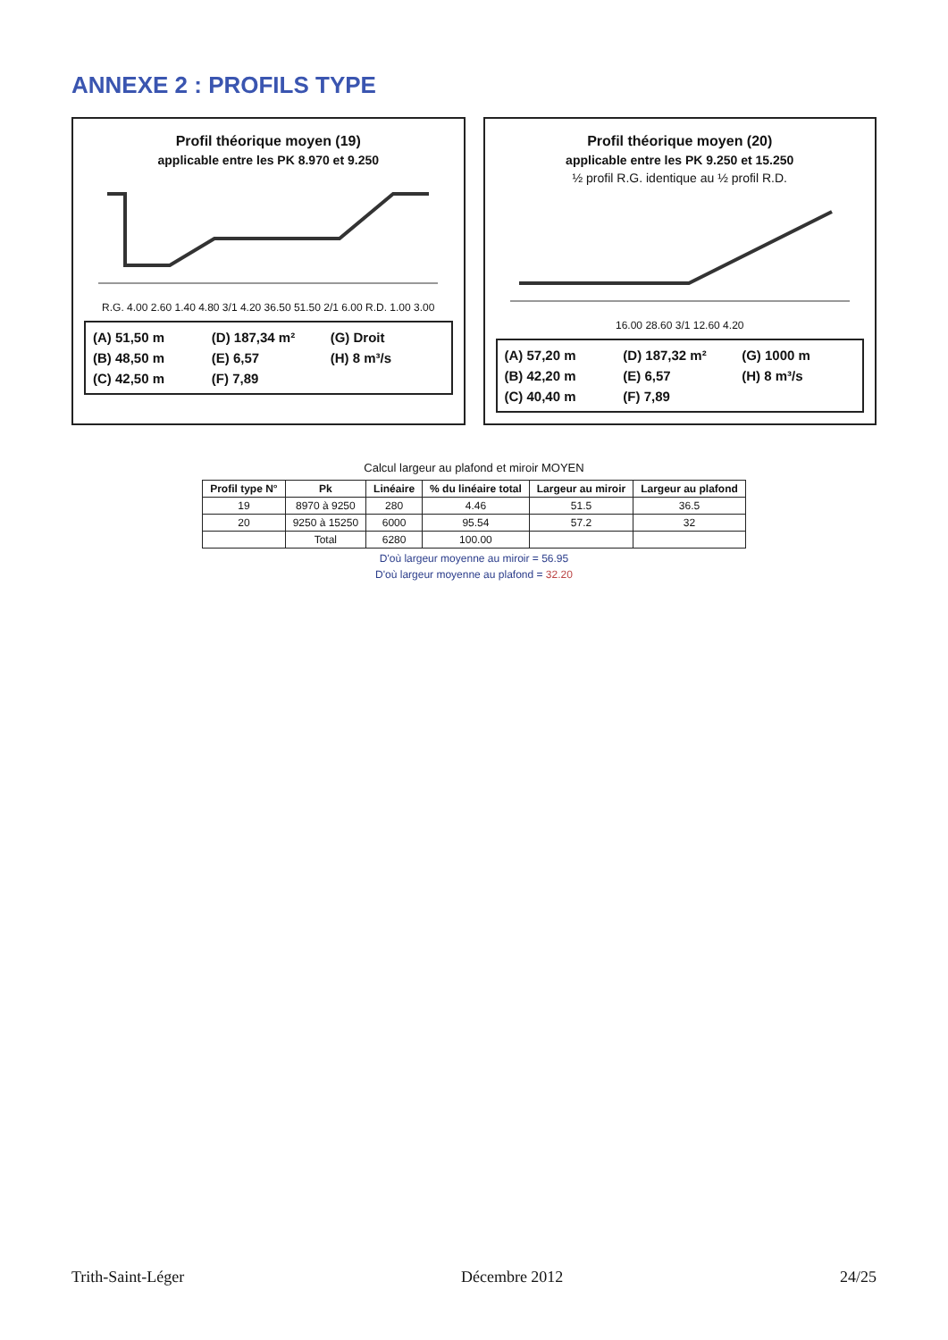ANNEXE 2 : PROFILS TYPE
Profil théorique moyen (19)
applicable entre les PK 8.970 et 9.250
R.G. 4.00 2.60 1.40 4.80 3/1 4.20 36.50 51.50 2/1 6.00 R.D. 1.00 3.00
(A) 51,50 m (D) 187,34 m² (G) Droit (B) 48,50 m (E) 6,57 (H) 8 m³/s (C) 42,50 m (F) 7,89
Profil théorique moyen (20)
applicable entre les PK 9.250 et 15.250
½ profil R.G. identique au ½ profil R.D.
16.00 28.60 3/1 12.60 4.20
(A) 57,20 m (D) 187,32 m² (G) 1000 m (B) 42,20 m (E) 6,57 (H) 8 m³/s (C) 40,40 m (F) 7,89
Calcul largeur au plafond et miroir MOYEN
| Profil type N° | Pk | Linéaire | % du linéaire total | Largeur au miroir | Largeur au plafond |
| --- | --- | --- | --- | --- | --- |
| 19 | 8970 à 9250 | 280 | 4.46 | 51.5 | 36.5 |
| 20 | 9250 à 15250 | 6000 | 95.54 | 57.2 | 32 |
| | Total | 6280 | 100.00 | | |
D'où largeur moyenne au miroir = 56.95
D'où largeur moyenne au plafond = 32.20
Trith-Saint-Léger Décembre 2012 24/25